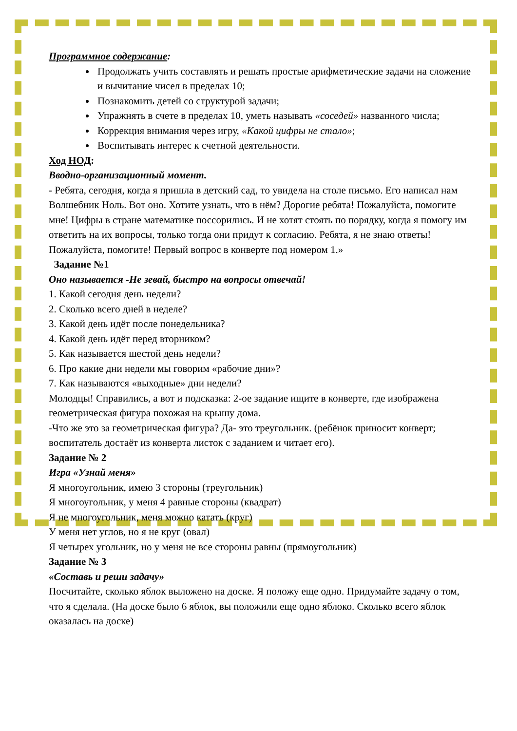Программное содержание:
Продолжать учить составлять и решать простые арифметические задачи на сложение и вычитание чисел в пределах 10;
Познакомить детей со структурой задачи;
Упражнять в счете в пределах 10, уметь называть «соседей» названного числа;
Коррекция внимания через игру, «Какой цифры не стало»;
Воспитывать интерес к счетной деятельности.
Ход НОД:
Вводно-организационный момент.
- Ребята, сегодня, когда я пришла в детский сад, то увидела на столе письмо. Его написал нам Волшебник Ноль. Вот оно. Хотите узнать, что в нём? Дорогие ребята! Пожалуйста, помогите мне! Цифры в стране математике поссорились. И не хотят стоять по порядку, когда я помогу им ответить на их вопросы, только тогда они придут к согласию. Ребята, я не знаю ответы! Пожалуйста, помогите! Первый вопрос в конверте под номером 1.»
Задание №1
Оно называется -Не зевай, быстро на вопросы отвечай!
1. Какой сегодня день недели?
2. Сколько всего дней в неделе?
3. Какой день идёт после понедельника?
4. Какой день идёт перед вторником?
5. Как называется шестой день недели?
6. Про какие дни недели мы говорим «рабочие дни»?
7. Как называются «выходные» дни недели?
Молодцы! Справились, а вот и подсказка: 2-ое задание ищите в конверте, где изображена геометрическая фигура похожая на крышу дома.
-Что же это за геометрическая фигура? Да- это треугольник. (ребёнок приносит конверт; воспитатель достаёт из конверта листок с заданием и читает его).
Задание № 2
Игра «Узнай меня»
Я многоугольник, имею 3 стороны (треугольник)
Я многоугольник, у меня 4 равные стороны (квадрат)
Я не многоугольник, меня можно катать (круг)
У меня нет углов, но я не круг (овал)
Я четырех угольник, но у меня не все стороны равны (прямоугольник)
Задание № 3
«Составь и реши задачу»
Посчитайте, сколько яблок выложено на доске. Я положу еще одно. Придумайте задачу о том, что я сделала. (На доске было 6 яблок, вы положили еще одно яблоко. Сколько всего яблок оказалась на доске)